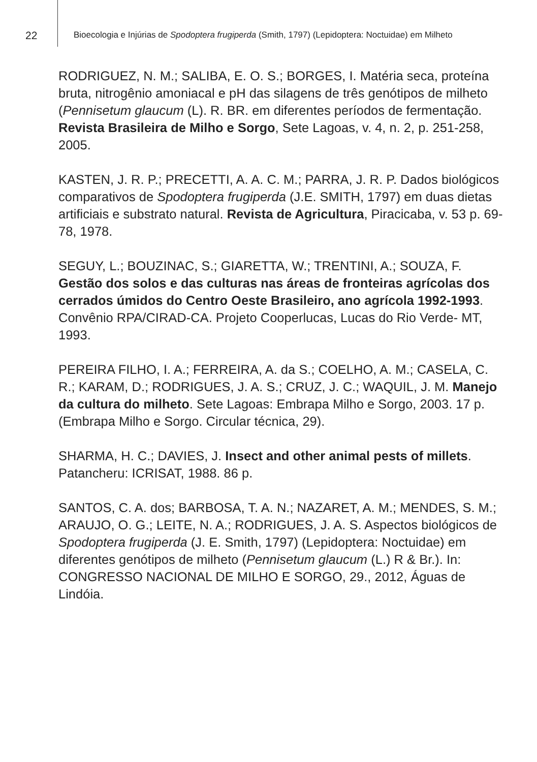22
Bioecologia e Injúrias de Spodoptera frugiperda (Smith, 1797) (Lepidoptera: Noctuidae) em Milheto
RODRIGUEZ, N. M.; SALIBA, E. O. S.; BORGES, I. Matéria seca, proteína bruta, nitrogênio amoniacal e pH das silagens de três genótipos de milheto (Pennisetum glaucum (L). R. BR. em diferentes períodos de fermentação. Revista Brasileira de Milho e Sorgo, Sete Lagoas, v. 4, n. 2, p. 251-258, 2005.
KASTEN, J. R. P.; PRECETTI, A. A. C. M.; PARRA, J. R. P. Dados biológicos comparativos de Spodoptera frugiperda (J.E. SMITH, 1797) em duas dietas artificiais e substrato natural. Revista de Agricultura, Piracicaba, v. 53 p. 69-78, 1978.
SEGUY, L.; BOUZINAC, S.; GIARETTA, W.; TRENTINI, A.; SOUZA, F. Gestão dos solos e das culturas nas áreas de fronteiras agrícolas dos cerrados úmidos do Centro Oeste Brasileiro, ano agrícola 1992-1993. Convênio RPA/CIRAD-CA. Projeto Cooperlucas, Lucas do Rio Verde- MT, 1993.
PEREIRA FILHO, I. A.; FERREIRA, A. da S.; COELHO, A. M.; CASELA, C. R.; KARAM, D.; RODRIGUES, J. A. S.; CRUZ, J. C.; WAQUIL, J. M. Manejo da cultura do milheto. Sete Lagoas: Embrapa Milho e Sorgo, 2003. 17 p. (Embrapa Milho e Sorgo. Circular técnica, 29).
SHARMA, H. C.; DAVIES, J. Insect and other animal pests of millets. Patancheru: ICRISAT, 1988. 86 p.
SANTOS, C. A. dos; BARBOSA, T. A. N.; NAZARET, A. M.; MENDES, S. M.; ARAUJO, O. G.; LEITE, N. A.; RODRIGUES, J. A. S. Aspectos biológicos de Spodoptera frugiperda (J. E. Smith, 1797) (Lepidoptera: Noctuidae) em diferentes genótipos de milheto (Pennisetum glaucum (L.) R & Br.). In: CONGRESSO NACIONAL DE MILHO E SORGO, 29., 2012, Águas de Lindóia.